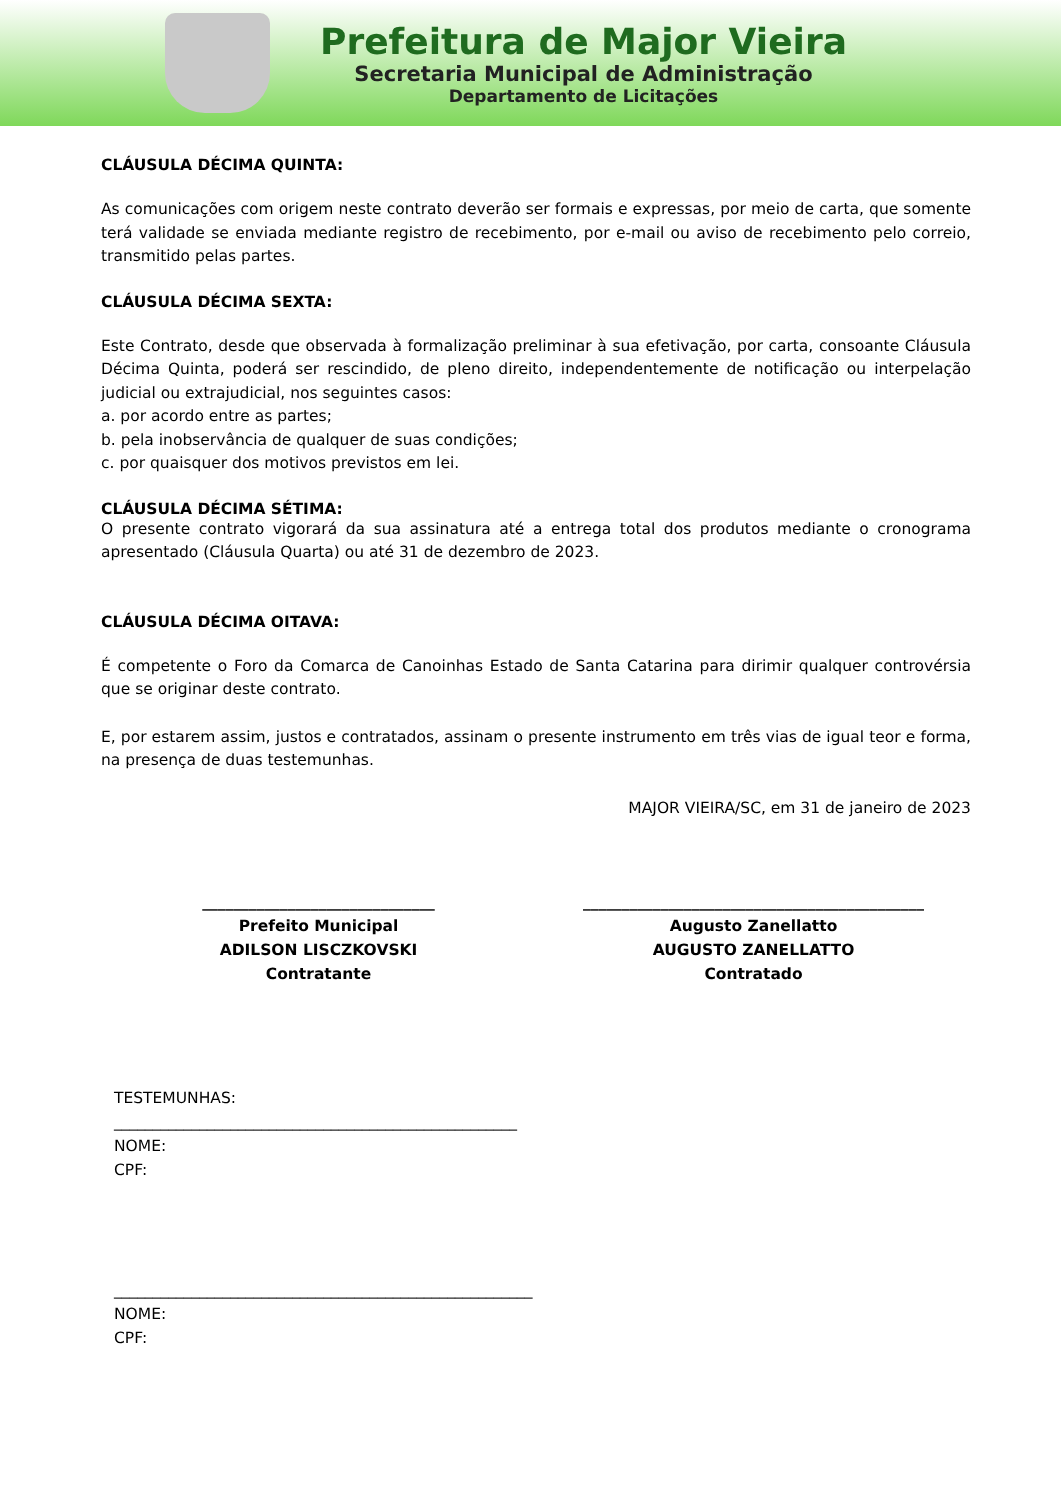Prefeitura de Major Vieira
Secretaria Municipal de Administração
Departamento de Licitações
CLÁUSULA DÉCIMA QUINTA:
As comunicações com origem neste contrato deverão ser formais e expressas, por meio de carta, que somente terá validade se enviada mediante registro de recebimento, por e-mail ou aviso de recebimento pelo correio, transmitido pelas partes.
CLÁUSULA DÉCIMA SEXTA:
Este Contrato, desde que observada à formalização preliminar à sua efetivação, por carta, consoante Cláusula Décima Quinta, poderá ser rescindido, de pleno direito, independentemente de notificação ou interpelação judicial ou extrajudicial, nos seguintes casos:
a. por acordo entre as partes;
b. pela inobservância de qualquer de suas condições;
c. por quaisquer dos motivos previstos em lei.
CLÁUSULA DÉCIMA SÉTIMA:
O presente contrato vigorará da sua assinatura até a entrega total dos produtos mediante o cronograma apresentado (Cláusula Quarta) ou até 31 de dezembro de 2023.
CLÁUSULA DÉCIMA OITAVA:
É competente o Foro da Comarca de Canoinhas Estado de Santa Catarina para dirimir qualquer controvérsia que se originar deste contrato.
E, por estarem assim, justos e contratados, assinam o presente instrumento em três vias de igual teor e forma, na presença de duas testemunhas.
MAJOR VIEIRA/SC, em 31 de janeiro de 2023
______________________________
Prefeito Municipal
ADILSON LISCZKOVSKI
Contratante
____________________________________________
Augusto Zanellatto
AUGUSTO ZANELLATTO
Contratado
TESTEMUNHAS:
____________________________________________________
NOME:
CPF:
______________________________________________________
NOME:
CPF: